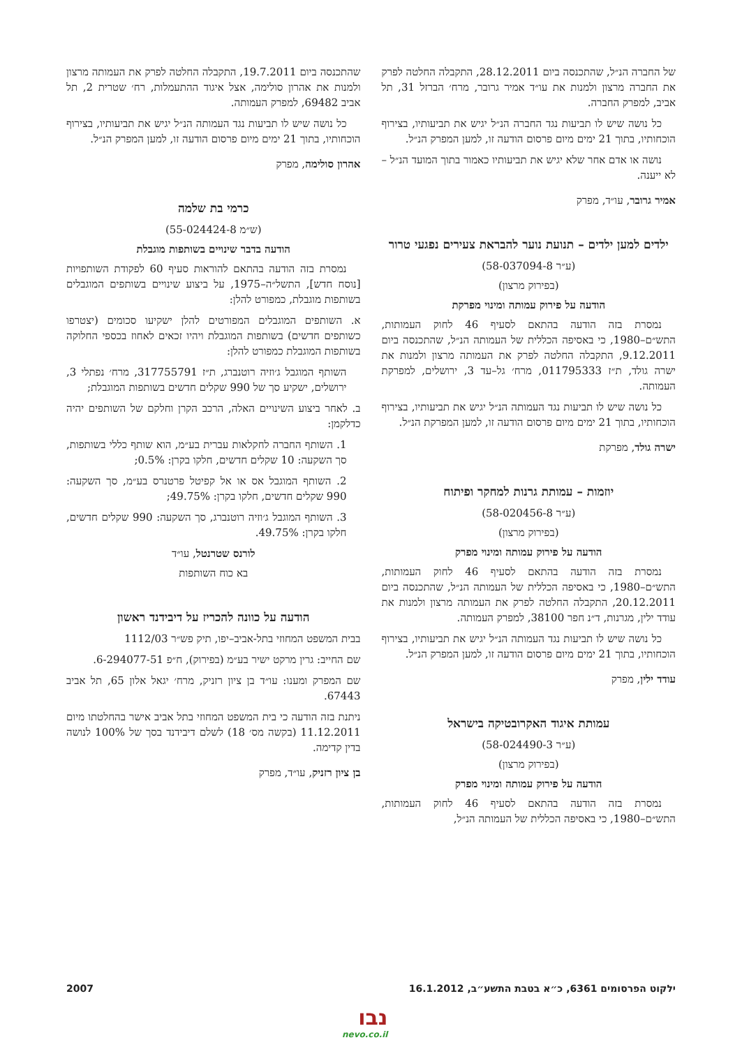של החברה הנ״ל, שהתכנסה ביום 28.12.2011, התקבלה החלטה לפרק את החברה מרצון ולמנות את עו״ד אמיר גרובר, מרח׳ הברזל 31, תל אביב, למפרק החברה.
כל נושה שיש לו תביעות נגד החברה הנ״ל יגיש את תביעותיו, בצירוף הוכחותיו, בתוך 21 ימים מיום פרסום הודעה זו, למען המפרק הנ״ל.
נושה או אדם אחר שלא יגיש את תביעותיו כאמור בתוך המועד הנ״ל – לא ייענה.
אמיר גרובר, עו״ד, מפרק
ילדים למען ילדים – תנועת נוער להבראת צעירים נפגעי טרור
(ע״ר 58-037094-8)
(בפירוק מרצון)
הודעה על פירוק עמותה ומינוי מפרקת
נמסרת בזה הודעה בהתאם לסעיף 46 לחוק העמותות, התש״ם–1980, כי באסיפה הכללית של העמותה הנ״ל, שהתכנסה ביום 9.12.2011, התקבלה החלטה לפרק את העמותה מרצון ולמנות את ישרה גולד, ת״ז 011795333, מרח׳ גל–עד 3, ירושלים, למפרקת העמותה.
כל נושה שיש לו תביעות נגד העמותה הנ״ל יגיש את תביעותיו, בצירוף הוכחותיו, בתוך 21 ימים מיום פרסום הודעה זו, למען המפרקת הנ״ל.
ישרה גולד, מפרקת
יוזמות – עמותת גרנות למחקר ופיתוח
(ע״ר 58-020456-8)
(בפירוק מרצון)
הודעה על פירוק עמותה ומינוי מפרק
נמסרת בזה הודעה בהתאם לסעיף 46 לחוק העמותות, התש״ם–1980, כי באסיפה הכללית של העמותה הנ״ל, שהתכנסה ביום 20.12.2011, התקבלה החלטה לפרק את העמותה מרצון ולמנות את עודד ילין, מגרנות, ד״נ חפר 38100, למפרק העמותה.
כל נושה שיש לו תביעות נגד העמותה הנ״ל יגיש את תביעותיו, בצירוף הוכחותיו, בתוך 21 ימים מיום פרסום הודעה זו, למען המפרק הנ״ל.
עודד ילין, מפרק
עמותת איגוד האקרובטיקה בישראל
(ע״ר 58-024490-3)
(בפירוק מרצון)
הודעה על פירוק עמותה ומינוי מפרק
נמסרת בזה הודעה בהתאם לסעיף 46 לחוק העמותות, התש״ם–1980, כי באסיפה הכללית של העמותה הנ״ל,
שהתכנסה ביום 19.7.2011, התקבלה החלטה לפרק את העמותה מרצון ולמנות את אהרון סולימה, אצל איגוד ההתעמלות, רח׳ שטרית 2, תל אביב 69482, למפרק העמותה.
כל נושה שיש לו תביעות נגד העמותה הנ״ל יגיש את תביעותיו, בצירוף הוכחותיו, בתוך 21 ימים מיום פרסום הודעה זו, למען המפרק הנ״ל.
אהרון סולימה, מפרק
כרמי בת שלמה
(ש״מ 55-024424-8)
הודעה בדבר שינויים בשותפות מוגבלת
נמסרת בזה הודעה בהתאם להוראות סעיף 60 לפקודת השותפויות [נוסח חדש], התשל״ה–1975, על ביצוע שינויים בשותפים המוגבלים בשותפות מוגבלת, כמפורט להלן:
א. השותפים המוגבלים המפורטים להלן ישקיעו סכומים (יצטרפו כשותפים חדשים) בשותפות המוגבלת ויהיו זכאים לאחוז בכספי החלוקה בשותפות המוגבלת כמפורט להלן:
השותף המוגבל ג׳וזיה רוטנברג, ת״ז 317755791, מרח׳ נפתלי 3, ירושלים, ישקיע סך של 990 שקלים חדשים בשותפות המוגבלת;
ב. לאחר ביצוע השינויים האלה, הרכב הקרן וחלקם של השותפים יהיה כדלקמן:
1. השותף החברה לחקלאות עברית בע״מ, הוא שותף כללי בשותפות, סך השקעה: 10 שקלים חדשים, חלקו בקרן: 0.5%;
2. השותף המוגבל אס או אל קפיטל פרטנרס בע״מ, סך השקעה: 990 שקלים חדשים, חלקו בקרן: 49.75%;
3. השותף המוגבל ג׳וזיה רוטנברג, סך השקעה: 990 שקלים חדשים, חלקו בקרן: 49.75%.
לורנס שטרנטל, עו״ד
בא כוח השותפות
הודעה על כוונה להכריז על דיבידנד ראשון
בבית המשפט המחוזי בתל-אביב–יפו, תיק פש״ר 1112/03
שם החייב: גרין מרקט ישיר בע״מ (בפירוק), ח״פ 6-294077-51.
שם המפרק ומענו: עו״ד בן ציון רזניק, מרח׳ יגאל אלון 65, תל אביב 67443.
ניתנת בזה הודעה כי בית המשפט המחוזי בתל אביב אישר בהחלטתו מיום 11.12.2011 (בקשה מס׳ 18) לשלם דיבידנד בסך של 100% לנושה בדין קדימה.
בן ציון רזניק, עו״ד, מפרק
ילקוט הפרסומים 6361, כ״א בטבת התשע״ב, 16.1.2012 2007
נבו
nevo.co.il